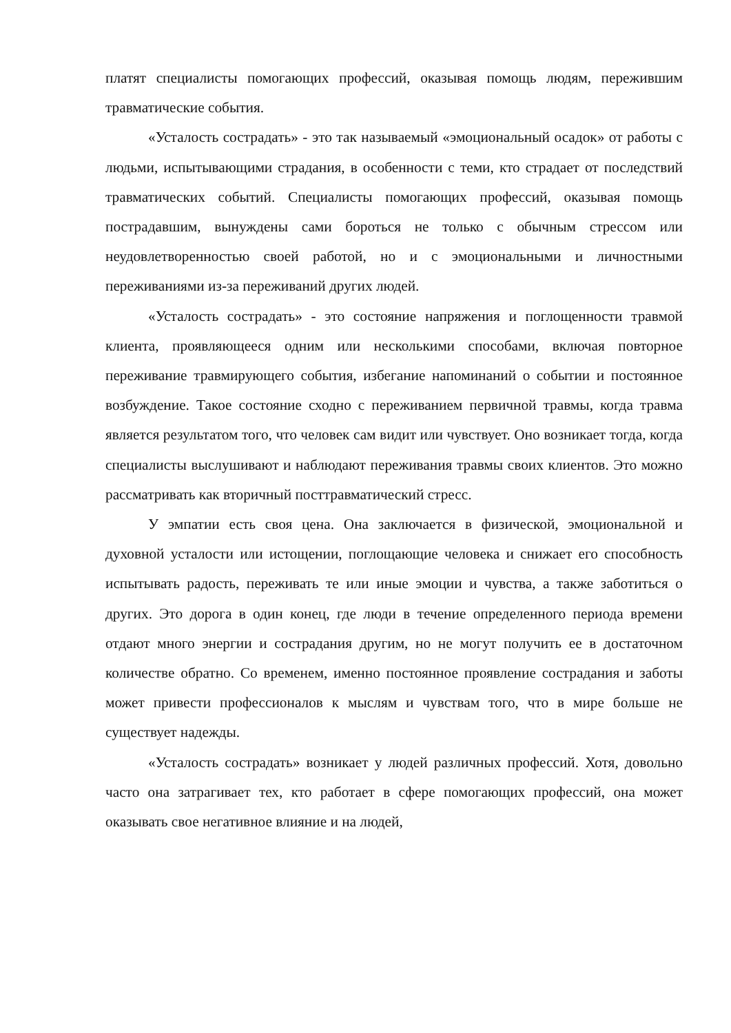платят специалисты помогающих профессий, оказывая помощь людям, пережившим травматические события.
«Усталость сострадать» - это так называемый «эмоциональный осадок» от работы с людьми, испытывающими страдания, в особенности с теми, кто страдает от последствий травматических событий. Специалисты помогающих профессий, оказывая помощь пострадавшим, вынуждены сами бороться не только с обычным стрессом или неудовлетворенностью своей работой, но и с эмоциональными и личностными переживаниями из-за переживаний других людей.
«Усталость сострадать» - это состояние напряжения и поглощенности травмой клиента, проявляющееся одним или несколькими способами, включая повторное переживание травмирующего события, избегание напоминаний о событии и постоянное возбуждение. Такое состояние сходно с переживанием первичной травмы, когда травма является результатом того, что человек сам видит или чувствует. Оно возникает тогда, когда специалисты выслушивают и наблюдают переживания травмы своих клиентов. Это можно рассматривать как вторичный посттравматический стресс.
У эмпатии есть своя цена. Она заключается в физической, эмоциональной и духовной усталости или истощении, поглощающие человека и снижает его способность испытывать радость, переживать те или иные эмоции и чувства, а также заботиться о других. Это дорога в один конец, где люди в течение определенного периода времени отдают много энергии и сострадания другим, но не могут получить ее в достаточном количестве обратно. Со временем, именно постоянное проявление сострадания и заботы может привести профессионалов к мыслям и чувствам того, что в мире больше не существует надежды.
«Усталость сострадать» возникает у людей различных профессий. Хотя, довольно часто она затрагивает тех, кто работает в сфере помогающих профессий, она может оказывать свое негативное влияние и на людей,